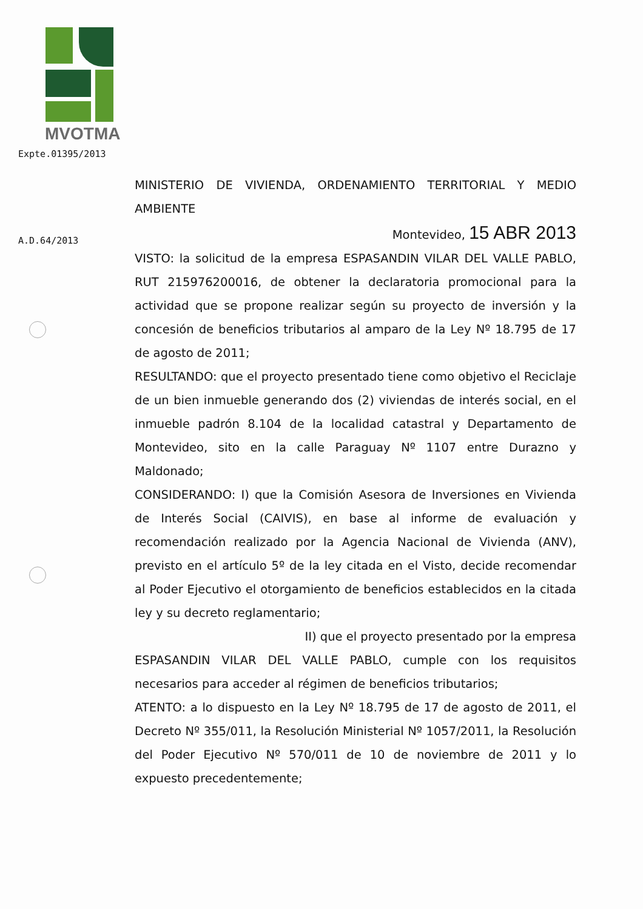MVOTMA
Expte.01395/2013
A.D.64/2013
MINISTERIO DE VIVIENDA, ORDENAMIENTO TERRITORIAL Y MEDIO AMBIENTE
Montevideo, 15 ABR 2013
VISTO: la solicitud de la empresa ESPASANDIN VILAR DEL VALLE PABLO, RUT 215976200016, de obtener la declaratoria promocional para la actividad que se propone realizar según su proyecto de inversión y la concesión de beneficios tributarios al amparo de la Ley Nº 18.795 de 17 de agosto de 2011;
RESULTANDO: que el proyecto presentado tiene como objetivo el Reciclaje de un bien inmueble generando dos (2) viviendas de interés social, en el inmueble padrón 8.104 de la localidad catastral y Departamento de Montevideo, sito en la calle Paraguay Nº 1107 entre Durazno y Maldonado;
CONSIDERANDO: I) que la Comisión Asesora de Inversiones en Vivienda de Interés Social (CAIVIS), en base al informe de evaluación y recomendación realizado por la Agencia Nacional de Vivienda (ANV), previsto en el artículo 5º de la ley citada en el Visto, decide recomendar al Poder Ejecutivo el otorgamiento de beneficios establecidos en la citada ley y su decreto reglamentario;
II) que el proyecto presentado por la empresa
ESPASANDIN VILAR DEL VALLE PABLO, cumple con los requisitos necesarios para acceder al régimen de beneficios tributarios;
ATENTO: a lo dispuesto en la Ley Nº 18.795 de 17 de agosto de 2011, el Decreto Nº 355/011, la Resolución Ministerial Nº 1057/2011, la Resolución del Poder Ejecutivo Nº 570/011 de 10 de noviembre de 2011 y lo expuesto precedentemente;